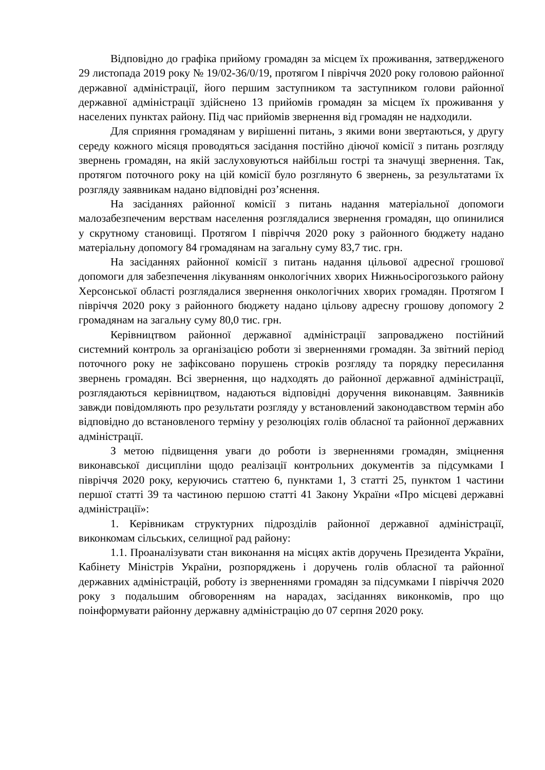Відповідно до графіка прийому громадян за місцем їх проживання, затвердженого 29 листопада 2019 року № 19/02-36/0/19, протягом І півріччя 2020 року головою районної державної адміністрації, його першим заступником та заступником голови районної державної адміністрації здійснено 13 прийомів громадян за місцем їх проживання у населених пунктах району. Під час прийомів звернення від громадян не надходили.
Для сприяння громадянам у вирішенні питань, з якими вони звертаються, у другу середу кожного місяця проводяться засідання постійно діючої комісії з питань розгляду звернень громадян, на якій заслуховуються найбільш гострі та значущі звернення. Так, протягом поточного року на цій комісії було розглянуто 6 звернень, за результатами їх розгляду заявникам надано відповідні роз’яснення.
На засіданнях районної комісії з питань надання матеріальної допомоги малозабезпеченим верствам населення розглядалися звернення громадян, що опинилися у скрутному становищі. Протягом І півріччя 2020 року з районного бюджету надано матеріальну допомогу 84 громадянам на загальну суму 83,7 тис. грн.
На засіданнях районної комісії з питань надання цільової адресної грошової допомоги для забезпечення лікуванням онкологічних хворих Нижньосірогозького району Херсонської області розглядалися звернення онкологічних хворих громадян. Протягом І півріччя 2020 року з районного бюджету надано цільову адресну грошову допомогу 2 громадянам на загальну суму 80,0 тис. грн.
Керівництвом районної державної адміністрації запроваджено постійний системний контроль за організацією роботи зі зверненнями громадян. За звітний період поточного року не зафіксовано порушень строків розгляду та порядку пересилання звернень громадян. Всі звернення, що надходять до районної державної адміністрації, розглядаються керівництвом, надаються відповідні доручення виконавцям. Заявників завжди повідомляють про результати розгляду у встановлений законодавством термін або відповідно до встановленого терміну у резолюціях голів обласної та районної державних адміністрації.
З метою підвищення уваги до роботи із зверненнями громадян, зміцнення виконавської дисципліни щодо реалізації контрольних документів за підсумками І півріччя 2020 року, керуючись статтею 6, пунктами 1, 3 статті 25, пунктом 1 частини першої статті 39 та частиною першою статті 41 Закону України «Про місцеві державні адміністрації»:
1. Керівникам структурних підрозділів районної державної адміністрації, виконкомам сільських, селищної рад району:
1.1. Проаналізувати стан виконання на місцях актів доручень Президента України, Кабінету Міністрів України, розпоряджень і доручень голів обласної та районної державних адміністрацій, роботу із зверненнями громадян за підсумками І півріччя 2020 року з подальшим обговоренням на нарадах, засіданнях виконкомів, про що поінформувати районну державну адміністрацію до 07 серпня 2020 року.